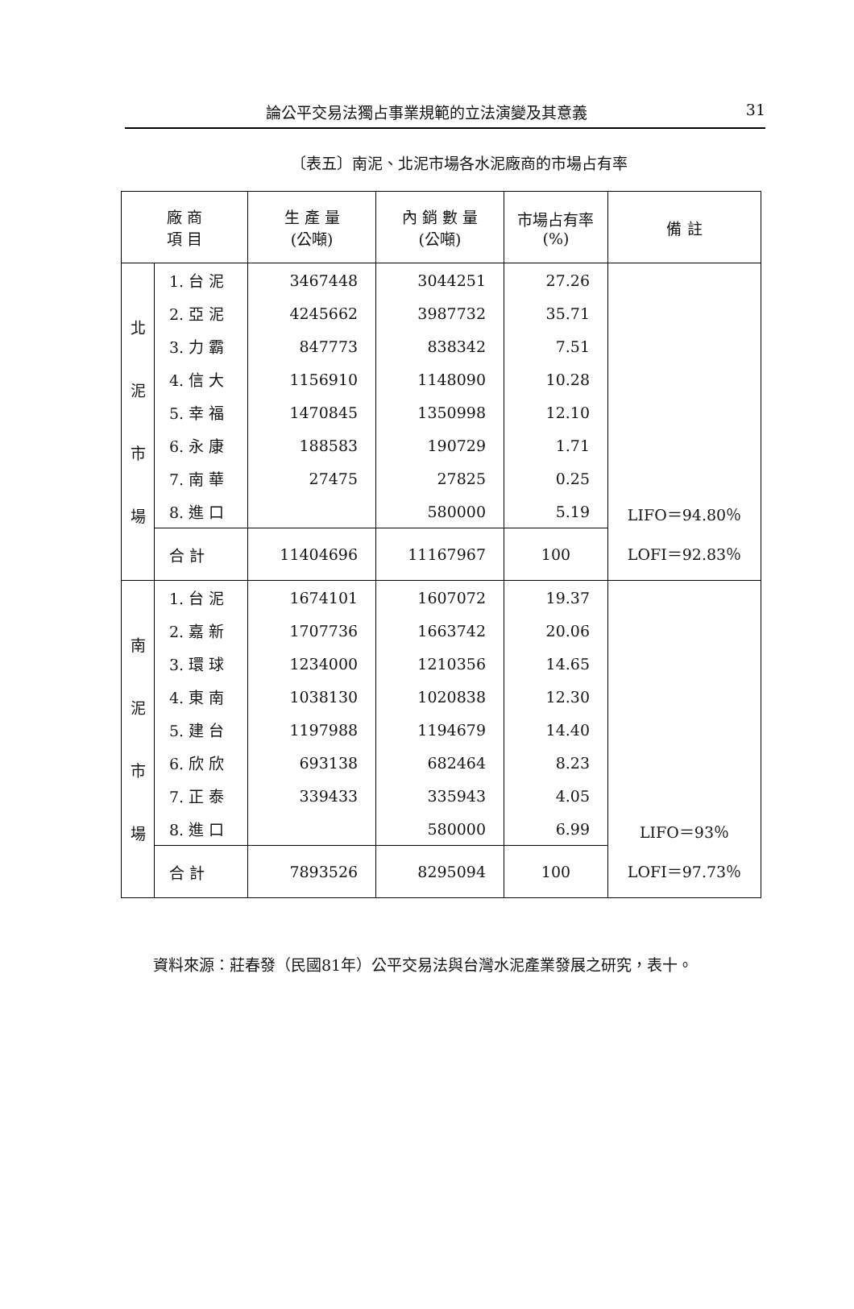論公平交易法獨占事業規範的立法演變及其意義 31
〔表五〕南泥、北泥市場各水泥廠商的市場占有率
| 廠 商 項 目 | | 生 產 量 (公噸) | 內 銷 數 量 (公噸) | 市場占有率 (%) | 備 註 |
| --- | --- | --- | --- | --- | --- |
| 北 泥 市 場 | 1. 台 泥 | 3467448 | 3044251 | 27.26 | LIFO＝94.80％ LOFI＝92.83％ |
| | 2. 亞 泥 | 4245662 | 3987732 | 35.71 | |
| | 3. 力 霸 | 847773 | 838342 | 7.51 | |
| | 4. 信 大 | 1156910 | 1148090 | 10.28 | |
| | 5. 幸 福 | 1470845 | 1350998 | 12.10 | |
| | 6. 永 康 | 188583 | 190729 | 1.71 | |
| | 7. 南 華 | 27475 | 27825 | 0.25 | |
| | 8. 進 口 | | 580000 | 5.19 | |
| | 合 計 | 11404696 | 11167967 | 100 | |
| 南 泥 市 場 | 1. 台 泥 | 1674101 | 1607072 | 19.37 | LIFO＝93％ LOFI＝97.73％ |
| | 2. 嘉 新 | 1707736 | 1663742 | 20.06 | |
| | 3. 環 球 | 1234000 | 1210356 | 14.65 | |
| | 4. 東 南 | 1038130 | 1020838 | 12.30 | |
| | 5. 建 台 | 1197988 | 1194679 | 14.40 | |
| | 6. 欣 欣 | 693138 | 682464 | 8.23 | |
| | 7. 正 泰 | 339433 | 335943 | 4.05 | |
| | 8. 進 口 | | 580000 | 6.99 | |
| | 合 計 | 7893526 | 8295094 | 100 | |
資料來源：莊春發（民國81年）公平交易法與台灣水泥產業發展之研究，表十。